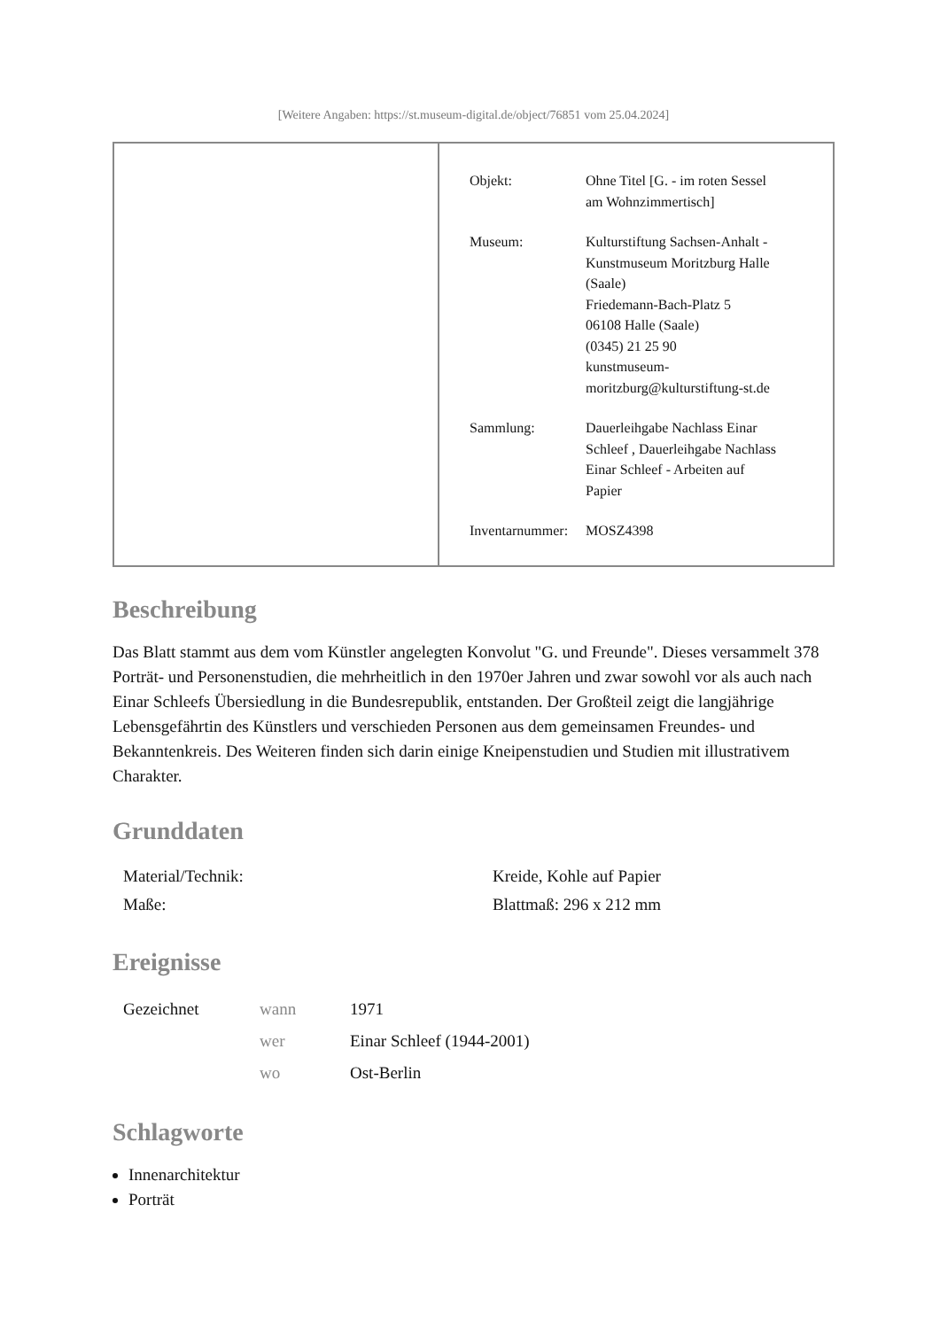[Weitere Angaben: https://st.museum-digital.de/object/76851 vom 25.04.2024]
| Objekt: | Ohne Titel [G. - im roten Sessel am Wohnzimmertisch] |
| Museum: | Kulturstiftung Sachsen-Anhalt - Kunstmuseum Moritzburg Halle (Saale) Friedemann-Bach-Platz 5 06108 Halle (Saale) (0345) 21 25 90 kunstmuseum- moritzburg@kulturstiftung-st.de |
| Sammlung: | Dauerleihgabe Nachlass Einar Schleef , Dauerleihgabe Nachlass Einar Schleef - Arbeiten auf Papier |
| Inventarnummer: | MOSZ4398 |
Beschreibung
Das Blatt stammt aus dem vom Künstler angelegten Konvolut "G. und Freunde". Dieses versammelt 378 Porträt- und Personenstudien, die mehrheitlich in den 1970er Jahren und zwar sowohl vor als auch nach Einar Schleefs Übersiedlung in die Bundesrepublik, entstanden. Der Großteil zeigt die langjährige Lebensgefährtin des Künstlers und verschieden Personen aus dem gemeinsamen Freundes- und Bekanntenkreis. Des Weiteren finden sich darin einige Kneipenstudien und Studien mit illustrativem Charakter.
Grunddaten
| Material/Technik: | Kreide, Kohle auf Papier |
| Maße: | Blattmaß: 296 x 212 mm |
Ereignisse
| Gezeichnet | wann | 1971 |
| | wer | Einar Schleef (1944-2001) |
| | wo | Ost-Berlin |
Schlagworte
Innenarchitektur
Porträt